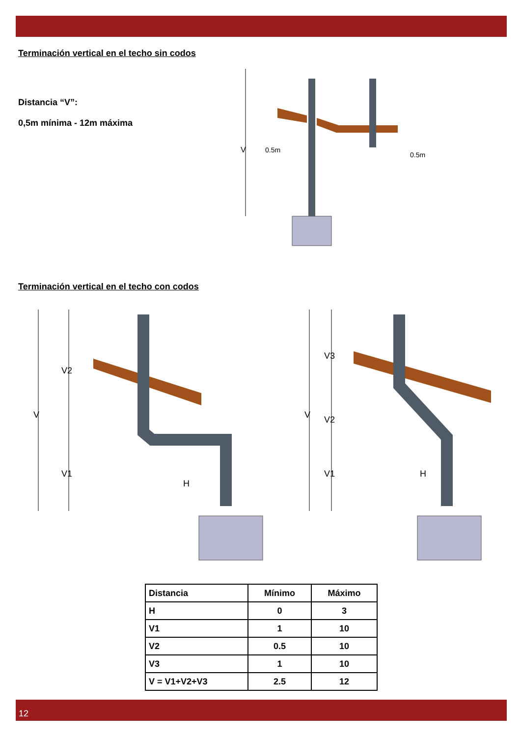Terminación vertical en el techo sin codos
Distancia “V”:
0,5m mínima - 12m máxima
V
0.5m
0.5m
Terminación vertical en el techo con codos
V
V2
V1
H
V
V3
V2
V1
H
| Distancia | Mínimo | Máximo |
| --- | --- | --- |
| H | 0 | 3 |
| V1 | 1 | 10 |
| V2 | 0.5 | 10 |
| V3 | 1 | 10 |
| V = V1+V2+V3 | 2.5 | 12 |
12